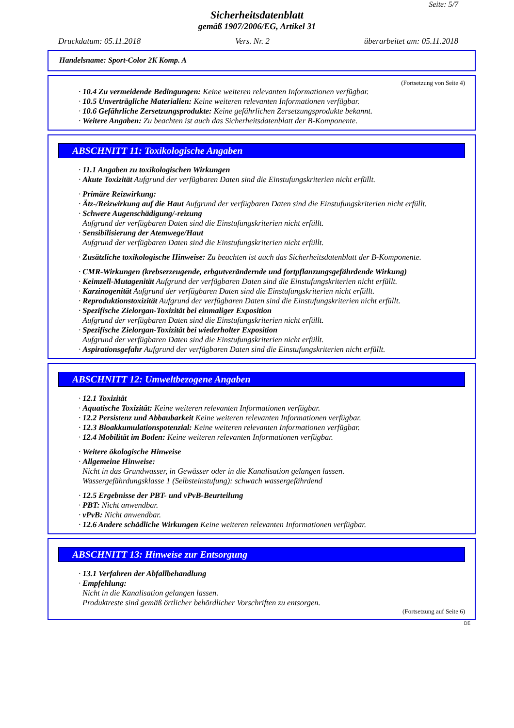Seite: 5/7
Sicherheitsdatenblatt
gemäß 1907/2006/EG, Artikel 31
Druckdatum: 05.11.2018 Vers. Nr. 2 überarbeitet am: 05.11.2018
Handelsname: Sport-Color 2K Komp. A
(Fortsetzung von Seite 4)
· 10.4 Zu vermeidende Bedingungen: Keine weiteren relevanten Informationen verfügbar.
· 10.5 Unverträgliche Materialien: Keine weiteren relevanten Informationen verfügbar.
· 10.6 Gefährliche Zersetzungsprodukte: Keine gefährlichen Zersetzungsprodukte bekannt.
· Weitere Angaben: Zu beachten ist auch das Sicherheitsdatenblatt der B-Komponente.
ABSCHNITT 11: Toxikologische Angaben
· 11.1 Angaben zu toxikologischen Wirkungen
· Akute Toxizität Aufgrund der verfügbaren Daten sind die Einstufungskriterien nicht erfüllt.
· Primäre Reizwirkung:
· Ätz-/Reizwirkung auf die Haut Aufgrund der verfügbaren Daten sind die Einstufungskriterien nicht erfüllt.
· Schwere Augenschädigung/-reizung
Aufgrund der verfügbaren Daten sind die Einstufungskriterien nicht erfüllt.
· Sensibilisierung der Atemwege/Haut
Aufgrund der verfügbaren Daten sind die Einstufungskriterien nicht erfüllt.
· Zusätzliche toxikologische Hinweise: Zu beachten ist auch das Sicherheitsdatenblatt der B-Komponente.
· CMR-Wirkungen (krebserzeugende, erbgutverändernde und fortpflanzungsgefährdende Wirkung)
· Keimzell-Mutagenität Aufgrund der verfügbaren Daten sind die Einstufungskriterien nicht erfüllt.
· Karzinogenität Aufgrund der verfügbaren Daten sind die Einstufungskriterien nicht erfüllt.
· Reproduktionstoxizität Aufgrund der verfügbaren Daten sind die Einstufungskriterien nicht erfüllt.
· Spezifische Zielorgan-Toxizität bei einmaliger Exposition
Aufgrund der verfügbaren Daten sind die Einstufungskriterien nicht erfüllt.
· Spezifische Zielorgan-Toxizität bei wiederholter Exposition
Aufgrund der verfügbaren Daten sind die Einstufungskriterien nicht erfüllt.
· Aspirationsgefahr Aufgrund der verfügbaren Daten sind die Einstufungskriterien nicht erfüllt.
ABSCHNITT 12: Umweltbezogene Angaben
· 12.1 Toxizität
· Aquatische Toxizität: Keine weiteren relevanten Informationen verfügbar.
· 12.2 Persistenz und Abbaubarkeit Keine weiteren relevanten Informationen verfügbar.
· 12.3 Bioakkumulationspotenzial: Keine weiteren relevanten Informationen verfügbar.
· 12.4 Mobilität im Boden: Keine weiteren relevanten Informationen verfügbar.
· Weitere ökologische Hinweise
· Allgemeine Hinweise:
Nicht in das Grundwasser, in Gewässer oder in die Kanalisation gelangen lassen.
Wassergefährdungsklasse 1 (Selbsteinstufung): schwach wassergefährdend
· 12.5 Ergebnisse der PBT- und vPvB-Beurteilung
· PBT: Nicht anwendbar.
· vPvB: Nicht anwendbar.
· 12.6 Andere schädliche Wirkungen Keine weiteren relevanten Informationen verfügbar.
ABSCHNITT 13: Hinweise zur Entsorgung
· 13.1 Verfahren der Abfallbehandlung
· Empfehlung:
Nicht in die Kanalisation gelangen lassen.
Produktreste sind gemäß örtlicher behördlicher Vorschriften zu entsorgen.
(Fortsetzung auf Seite 6)
DE